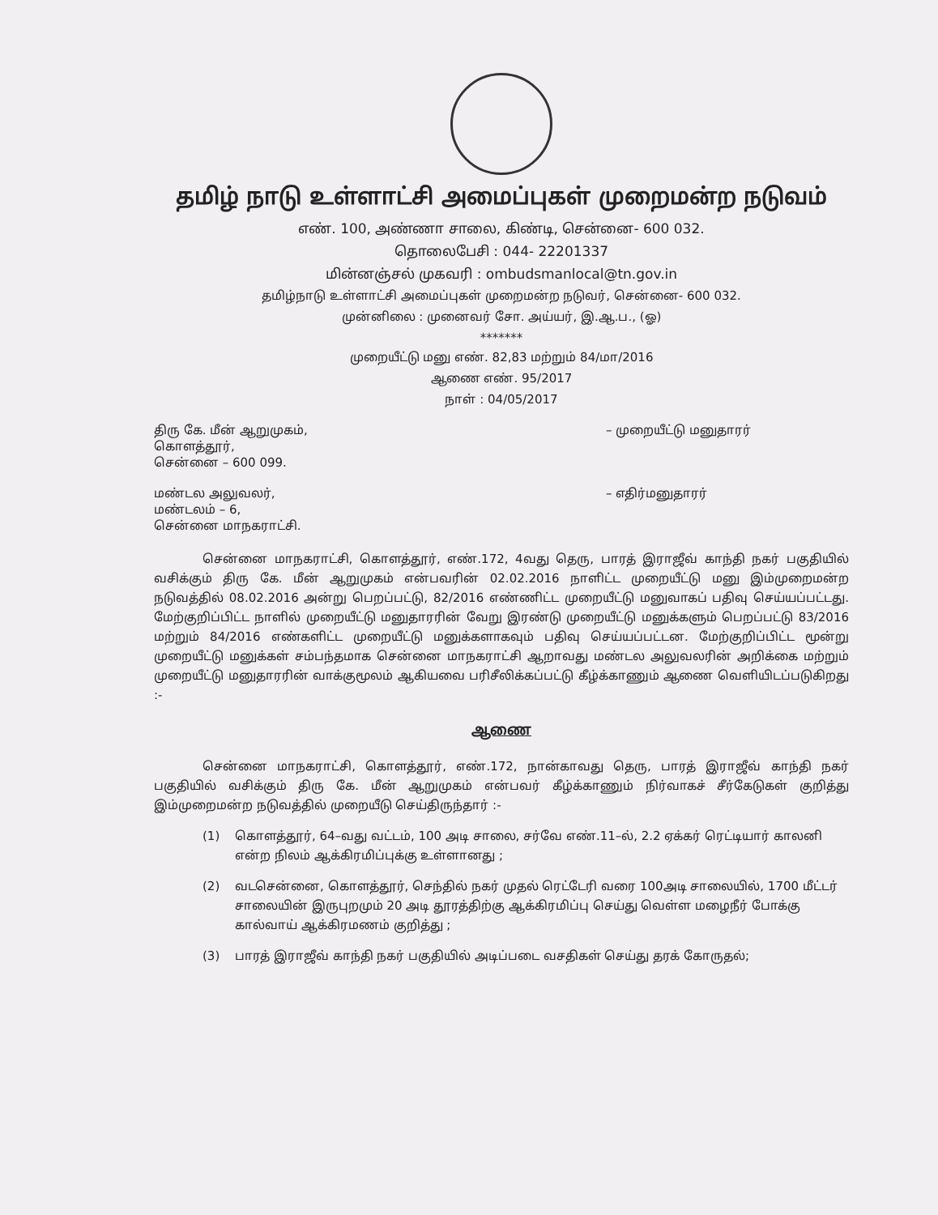தமிழ் நாடு உள்ளாட்சி அமைப்புகள் முறைமன்ற நடுவம்
எண். 100, அண்ணா சாலை, கிண்டி, சென்னை- 600 032.
தொலைபேசி : 044- 22201337
மின்னஞ்சல் முகவரி : ombudsmanlocal@tn.gov.in
தமிழ்நாடு உள்ளாட்சி அமைப்புகள் முறைமன்ற நடுவர், சென்னை- 600 032.
முன்னிலை : முனைவர் சோ. அய்யர், இ.ஆ.ப., (ஓ)
*******
முறையீட்டு மனு எண். 82,83 மற்றும் 84/மா/2016
ஆணை எண். 95/2017
நாள் : 04/05/2017
திரு கே. மீன் ஆறுமுகம்,
கொளத்தூர்,
சென்னை – 600 099.
– முறையீட்டு மனுதாரர்
மண்டல அலுவலர்,
மண்டலம் – 6,
சென்னை மாநகராட்சி.
– எதிர்மனுதாரர்
சென்னை மாநகராட்சி, கொளத்தூர், எண்.172, 4வது தெரு, பாரத் இராஜீவ் காந்தி நகர் பகுதியில் வசிக்கும் திரு கே. மீன் ஆறுமுகம் என்பவரின் 02.02.2016 நாளிட்ட முறையீட்டு மனு இம்முறைமன்ற நடுவத்தில் 08.02.2016 அன்று பெறப்பட்டு, 82/2016 எண்ணிட்ட முறையீட்டு மனுவாகப் பதிவு செய்யப்பட்டது. மேற்குறிப்பிட்ட நாளில் முறையீட்டு மனுதாரரின் வேறு இரண்டு முறையீட்டு மனுக்களும் பெறப்பட்டு 83/2016 மற்றும் 84/2016 எண்களிட்ட முறையீட்டு மனுக்களாகவும் பதிவு செய்யப்பட்டன. மேற்குறிப்பிட்ட மூன்று முறையீட்டு மனுக்கள் சம்பந்தமாக சென்னை மாநகராட்சி ஆறாவது மண்டல அலுவலரின் அறிக்கை மற்றும் முறையீட்டு மனுதாரரின் வாக்குமூலம் ஆகியவை பரிசீலிக்கப்பட்டு கீழ்க்காணும் ஆணை வெளியிடப்படுகிறது :-
ஆணை
சென்னை மாநகராட்சி, கொளத்தூர், எண்.172, நான்காவது தெரு, பாரத் இராஜீவ் காந்தி நகர் பகுதியில் வசிக்கும் திரு கே. மீன் ஆறுமுகம் என்பவர் கீழ்க்காணும் நிர்வாகச் சீர்கேடுகள் குறித்து இம்முறைமன்ற நடுவத்தில் முறையீடு செய்திருந்தார் :-
(1) கொளத்தூர், 64–வது வட்டம், 100 அடி சாலை, சர்வே எண்.11–ல், 2.2 ஏக்கர் ரெட்டியார் காலனி என்ற நிலம் ஆக்கிரமிப்புக்கு உள்ளானது ;
(2) வடசென்னை, கொளத்தூர், செந்தில் நகர் முதல் ரெட்டேரி வரை 100அடி சாலையில், 1700 மீட்டர் சாலையின் இருபுறமும் 20 அடி தூரத்திற்கு ஆக்கிரமிப்பு செய்து வெள்ள மழைநீர் போக்கு கால்வாய் ஆக்கிரமணம் குறித்து ;
(3) பாரத் இராஜீவ் காந்தி நகர் பகுதியில் அடிப்படை வசதிகள் செய்து தரக் கோருதல்;